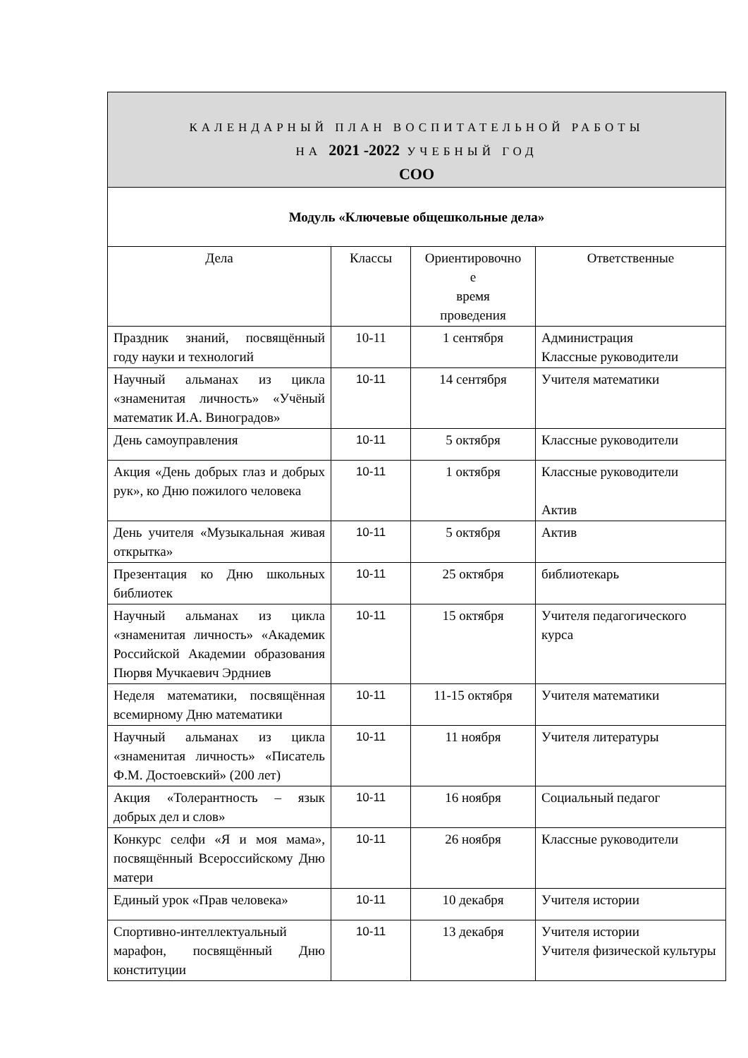| КАЛЕНДАРНЫЙ ПЛАН ВОСПИТАТЕЛЬНОЙ РАБОТЫ НА 2021 -2022 УЧЕБНЫЙ ГОД СОО | | | |
| Модуль «Ключевые общешкольные дела» | | | |
| Дела | Классы | Ориентировочно е время проведения | Ответственные |
| Праздник знаний, посвящённый году науки и технологий | 10-11 | 1 сентября | Администрация Классные руководители |
| Научный альманах из цикла «знаменитая личность» «Учёный математик И.А. Виноградов» | 10-11 | 14 сентября | Учителя математики |
| День самоуправления | 10-11 | 5 октября | Классные руководители |
| Акция «День добрых глаз и добрых рук», ко Дню пожилого человека | 10-11 | 1 октября | Классные руководители Актив |
| День учителя «Музыкальная живая открытка» | 10-11 | 5 октября | Актив |
| Презентация ко Дню школьных библиотек | 10-11 | 25 октября | библиотекарь |
| Научный альманах из цикла «знаменитая личность» «Академик Российской Академии образования Пюрвя Мучкаевич Эрдниев | 10-11 | 15 октября | Учителя педагогического курса |
| Неделя математики, посвящённая всемирному Дню математики | 10-11 | 11-15 октября | Учителя математики |
| Научный альманах из цикла «знаменитая личность» «Писатель Ф.М. Достоевский» (200 лет) | 10-11 | 11 ноября | Учителя литературы |
| Акция «Толерантность – язык добрых дел и слов» | 10-11 | 16 ноября | Социальный педагог |
| Конкурс селфи «Я и моя мама», посвящённый Всероссийскому Дню матери | 10-11 | 26 ноября | Классные руководители |
| Единый урок «Прав человека» | 10-11 | 10 декабря | Учителя истории |
| Спортивно-интеллектуальный марафон, посвящённый Дню конституции | 10-11 | 13 декабря | Учителя истории Учителя физической культуры |